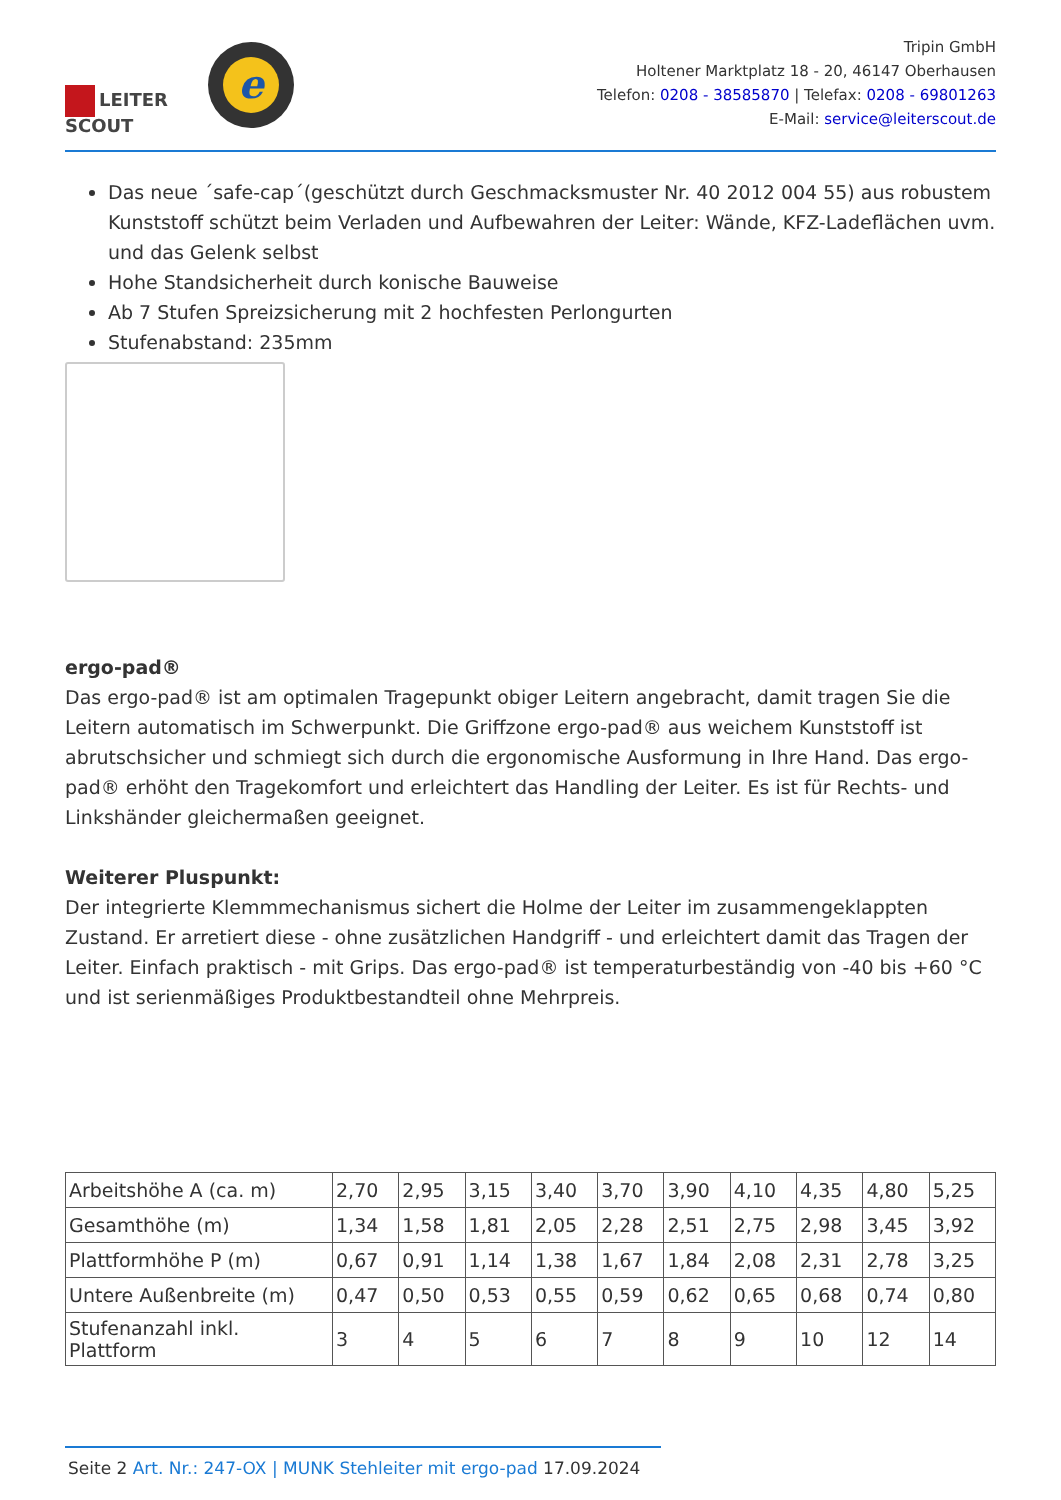LEITER
SCOUT
e
Tripin GmbH
Holtener Marktplatz 18 - 20, 46147 Oberhausen
Telefon: 0208 - 38585870 | Telefax: 0208 - 69801263
E-Mail: service@leiterscout.de
Das neue ´safe-cap´(geschützt durch Geschmacksmuster Nr. 40 2012 004 55) aus robustem Kunststoff schützt beim Verladen und Aufbewahren der Leiter: Wände, KFZ-Ladeflächen uvm. und das Gelenk selbst
Hohe Standsicherheit durch konische Bauweise
Ab 7 Stufen Spreizsicherung mit 2 hochfesten Perlongurten
Stufenabstand: 235mm
ergo-pad®
Das ergo-pad® ist am optimalen Tragepunkt obiger Leitern angebracht, damit tragen Sie die Leitern automatisch im Schwerpunkt. Die Griffzone ergo-pad® aus weichem Kunststoff ist abrutschsicher und schmiegt sich durch die ergonomische Ausformung in Ihre Hand. Das ergo-pad® erhöht den Tragekomfort und erleichtert das Handling der Leiter. Es ist für Rechts- und Linkshänder gleichermaßen geeignet.
Weiterer Pluspunkt:
Der integrierte Klemmmechanismus sichert die Holme der Leiter im zusammengeklappten Zustand. Er arretiert diese - ohne zusätzlichen Handgriff - und erleichtert damit das Tragen der Leiter. Einfach praktisch - mit Grips. Das ergo-pad® ist temperaturbeständig von -40 bis +60 °C und ist serienmäßiges Produktbestandteil ohne Mehrpreis.
| Arbeitshöhe A (ca. m) | 2,70 | 2,95 | 3,15 | 3,40 | 3,70 | 3,90 | 4,10 | 4,35 | 4,80 | 5,25 |
| Gesamthöhe (m) | 1,34 | 1,58 | 1,81 | 2,05 | 2,28 | 2,51 | 2,75 | 2,98 | 3,45 | 3,92 |
| Plattformhöhe P (m) | 0,67 | 0,91 | 1,14 | 1,38 | 1,67 | 1,84 | 2,08 | 2,31 | 2,78 | 3,25 |
| Untere Außenbreite (m) | 0,47 | 0,50 | 0,53 | 0,55 | 0,59 | 0,62 | 0,65 | 0,68 | 0,74 | 0,80 |
| Stufenanzahl inkl. Plattform | 3 | 4 | 5 | 6 | 7 | 8 | 9 | 10 | 12 | 14 |
Seite 2 Art. Nr.: 247-OX | MUNK Stehleiter mit ergo-pad 17.09.2024